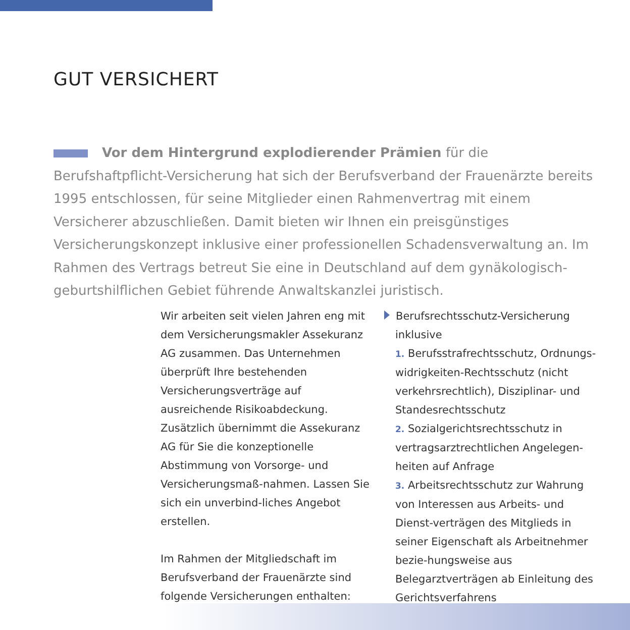GUT VERSICHERT
Vor dem Hintergrund explodierender Prämien für die Berufshaftpflicht-Versicherung hat sich der Berufsverband der Frauenärzte bereits 1995 entschlossen, für seine Mitglieder einen Rahmenvertrag mit einem Versicherer abzuschließen. Damit bieten wir Ihnen ein preisgünstiges Versicherungskonzept inklusive einer professionellen Schadensverwaltung an. Im Rahmen des Vertrags betreut Sie eine in Deutschland auf dem gynäkologisch-geburtshilflichen Gebiet führende Anwaltskanzlei juristisch.
Wir arbeiten seit vielen Jahren eng mit dem Versicherungsmakler Assekuranz AG zusammen. Das Unternehmen überprüft Ihre bestehenden Versicherungsverträge auf ausreichende Risikoabdeckung. Zusätzlich übernimmt die Assekuranz AG für Sie die konzeptionelle Abstimmung von Vorsorge- und Versicherungsmaß-nahmen. Lassen Sie sich ein unverbind-liches Angebot erstellen.
Im Rahmen der Mitgliedschaft im Berufsverband der Frauenärzte sind folgende Versicherungen enthalten:
Berufsrechtsschutz-Versicherung inklusive
1. Berufsstrafrechtsschutz, Ordnungs-widrigkeiten-Rechtsschutz (nicht verkehrsrechtlich), Disziplinar- und Standesrechtsschutz
2. Sozialgerichtsrechtsschutz in vertragsarztrechtlichen Angelegen-heiten auf Anfrage
3. Arbeitsrechtsschutz zur Wahrung von Interessen aus Arbeits- und Dienst-verträgen des Mitglieds in seiner Eigenschaft als Arbeitnehmer bezie-hungsweise aus Belegarztverträgen ab Einleitung des Gerichtsverfahrens